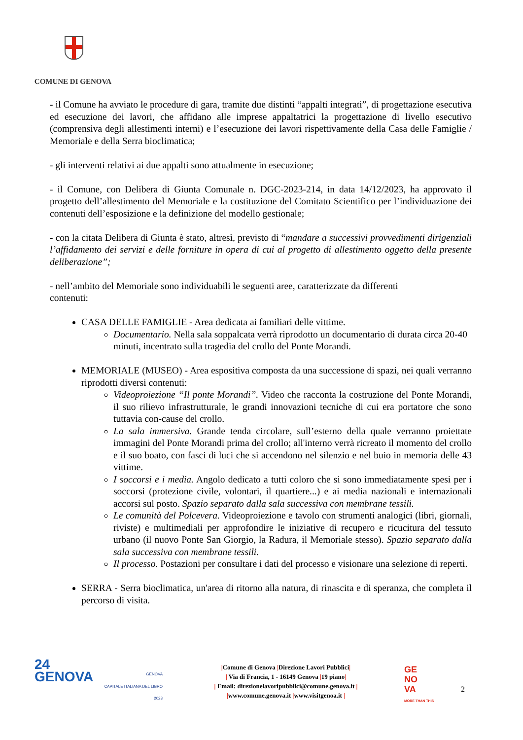COMUNE DI GENOVA
- il Comune ha avviato le procedure di gara, tramite due distinti “appalti integrati”, di progettazione esecutiva ed esecuzione dei lavori, che affidano alle imprese appaltatrici la progettazione di livello esecutivo (comprensiva degli allestimenti interni) e l’esecuzione dei lavori rispettivamente della Casa delle Famiglie / Memoriale e della Serra bioclimatica;
- gli interventi relativi ai due appalti sono attualmente in esecuzione;
- il Comune, con Delibera di Giunta Comunale n. DGC-2023-214, in data 14/12/2023, ha approvato il progetto dell’allestimento del Memoriale e la costituzione del Comitato Scientifico per l’individuazione dei contenuti dell’esposizione e la definizione del modello gestionale;
- con la citata Delibera di Giunta è stato, altresì, previsto di “mandare a successivi provvedimenti dirigenziali l’affidamento dei servizi e delle forniture in opera di cui al progetto di allestimento oggetto della presente deliberazione”;
- nell’ambito del Memoriale sono individuabili le seguenti aree, caratterizzate da differenti
contenuti:
CASA DELLE FAMIGLIE - Area dedicata ai familiari delle vittime.
Documentario. Nella sala soppalcata verrà riprodotto un documentario di durata circa 20-40 minuti, incentrato sulla tragedia del crollo del Ponte Morandi.
MEMORIALE (MUSEO) - Area espositiva composta da una successione di spazi, nei quali verranno riprodotti diversi contenuti:
Videoproiezione “Il ponte Morandi”. Video che racconta la costruzione del Ponte Morandi, il suo rilievo infrastrutturale, le grandi innovazioni tecniche di cui era portatore che sono tuttavia con-cause del crollo.
La sala immersiva. Grande tenda circolare, sull’esterno della quale verranno proiettate immagini del Ponte Morandi prima del crollo; all'interno verrà ricreato il momento del crollo e il suo boato, con fasci di luci che si accendono nel silenzio e nel buio in memoria delle 43 vittime.
I soccorsi e i media. Angolo dedicato a tutti coloro che si sono immediatamente spesi per i soccorsi (protezione civile, volontari, il quartiere...) e ai media nazionali e internazionali accorsi sul posto. Spazio separato dalla sala successiva con membrane tessili.
Le comunità del Polcevera. Videoproiezione e tavolo con strumenti analogici (libri, giornali, riviste) e multimediali per approfondire le iniziative di recupero e ricucitura del tessuto urbano (il nuovo Ponte San Giorgio, la Radura, il Memoriale stesso). Spazio separato dalla sala successiva con membrane tessili.
Il processo. Postazioni per consultare i dati del processo e visionare una selezione di reperti.
SERRA - Serra bioclimatica, un'area di ritorno alla natura, di rinascita e di speranza, che completa il percorso di visita.
24
GENOVA
GENOVA
CAPITALE ITALIANA DEL LIBRO
2023
|Comune di Genova |Direzione Lavori Pubblici|
| Via di Francia, 1 - 16149 Genova |19 piano|
| Email: direzionelavoripubblici@comune.genova.it |
|www.comune.genova.it |www.visitgenoa.it |
GE
NO
VA
MORE THAN THIS
2